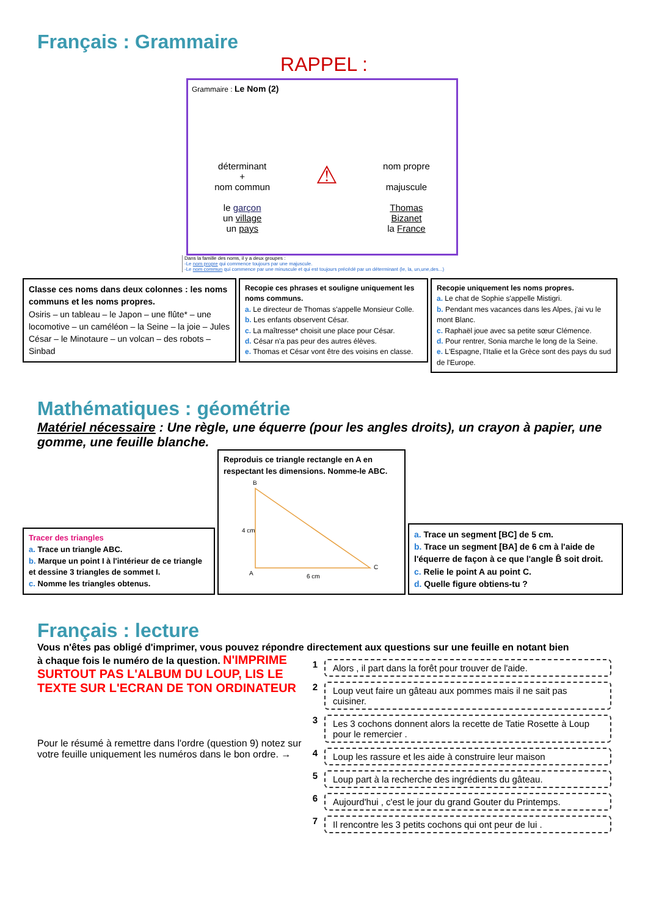Français : Grammaire
RAPPEL :
Grammaire : Le Nom (2)
déterminant
+
nom commun
le garçon
un village
un pays
⚠
nom propre
majuscule
Thomas
Bizanet
la France
Dans la famille des noms, il y a deux groupes :
-Le nom propre qui commence toujours par une majuscule.
-Le nom commun qui commence par une minuscule et qui est toujours précédé par un déterminant (le, la, un,une,des...)
Classe ces noms dans deux colonnes : les noms communs et les noms propres.
Osiris – un tableau – le Japon – une flûte* – une locomotive – un caméléon – la Seine – la joie – Jules César – le Minotaure – un volcan – des robots – Sinbad
Recopie ces phrases et souligne uniquement les noms communs.
a. Le directeur de Thomas s'appelle Monsieur Colle.
b. Les enfants observent César.
c. La maîtresse* choisit une place pour César.
d. César n'a pas peur des autres élèves.
e. Thomas et César vont être des voisins en classe.
Recopie uniquement les noms propres.
a. Le chat de Sophie s'appelle Mistigri.
b. Pendant mes vacances dans les Alpes, j'ai vu le mont Blanc.
c. Raphaël joue avec sa petite sœur Clémence.
d. Pour rentrer, Sonia marche le long de la Seine.
e. L'Espagne, l'Italie et la Grèce sont des pays du sud de l'Europe.
Mathématiques : géométrie
Matériel nécessaire : Une règle, une équerre (pour les angles droits), un crayon à papier, une gomme, une feuille blanche.
Tracer des triangles
a. Trace un triangle ABC.
b. Marque un point I à l'intérieur de ce triangle et dessine 3 triangles de sommet I.
c. Nomme les triangles obtenus.
Reproduis ce triangle rectangle en A en respectant les dimensions. Nomme-le ABC.
B
4 cm
A
C
6 cm
a. Trace un segment [BC] de 5 cm.
b. Trace un segment [BA] de 6 cm à l'aide de l'équerre de façon à ce que l'angle B̂ soit droit.
c. Relie le point A au point C.
d. Quelle figure obtiens-tu ?
Français : lecture
Vous n'êtes pas obligé d'imprimer, vous pouvez répondre directement aux questions sur une feuille en notant bien
à chaque fois le numéro de la question. N'IMPRIME SURTOUT PAS L'ALBUM DU LOUP, LIS LE TEXTE SUR L'ECRAN DE TON ORDINATEUR
Pour le résumé à remettre dans l'ordre (question 9) notez sur votre feuille uniquement les numéros dans le bon ordre. →
1
Alors , il part dans la forêt pour trouver de l'aide.
2
Loup veut faire un gâteau aux pommes mais il ne sait pas cuisiner.
3
Les 3 cochons donnent alors la recette de Tatie Rosette à Loup pour le remercier .
4
Loup les rassure et les aide à construire leur maison
5
Loup part à la recherche des ingrédients du gâteau.
6
Aujourd'hui , c'est le jour du grand Gouter du Printemps.
7
Il rencontre les 3 petits cochons qui ont peur de lui .